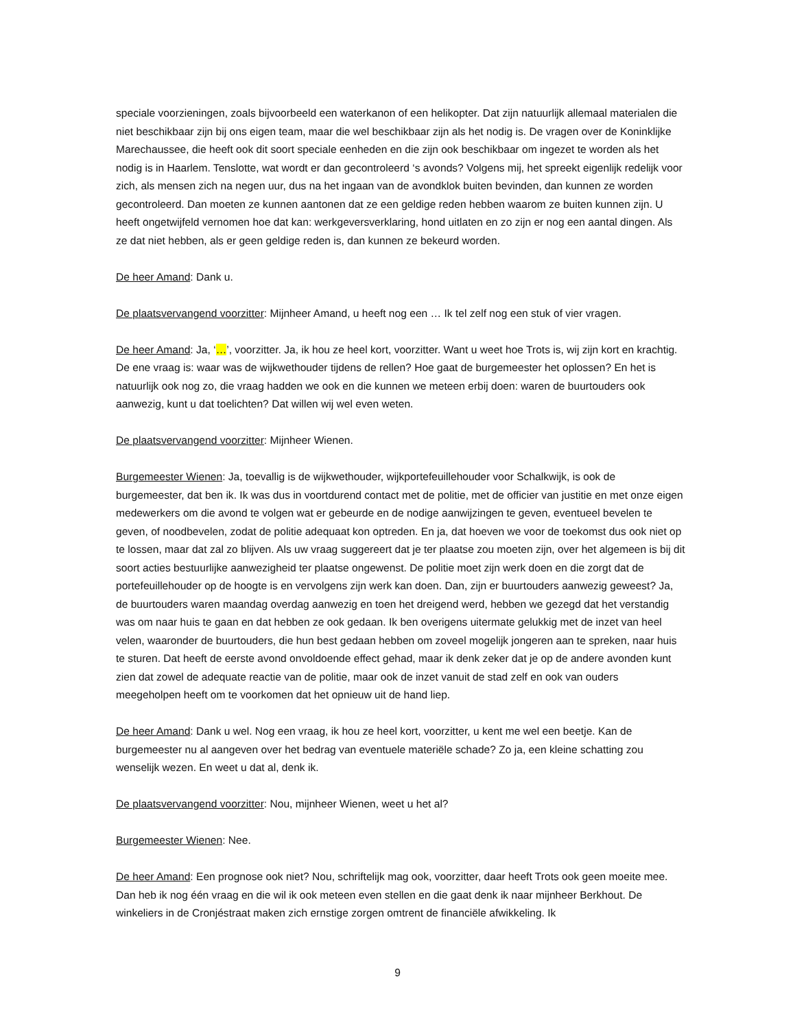speciale voorzieningen, zoals bijvoorbeeld een waterkanon of een helikopter. Dat zijn natuurlijk allemaal materialen die niet beschikbaar zijn bij ons eigen team, maar die wel beschikbaar zijn als het nodig is. De vragen over de Koninklijke Marechaussee, die heeft ook dit soort speciale eenheden en die zijn ook beschikbaar om ingezet te worden als het nodig is in Haarlem. Tenslotte, wat wordt er dan gecontroleerd ‘s avonds? Volgens mij, het spreekt eigenlijk redelijk voor zich, als mensen zich na negen uur, dus na het ingaan van de avondklok buiten bevinden, dan kunnen ze worden gecontroleerd. Dan moeten ze kunnen aantonen dat ze een geldige reden hebben waarom ze buiten kunnen zijn. U heeft ongetwijfeld vernomen hoe dat kan: werkgeversverklaring, hond uitlaten en zo zijn er nog een aantal dingen. Als ze dat niet hebben, als er geen geldige reden is, dan kunnen ze bekeurd worden.
De heer Amand: Dank u.
De plaatsvervangend voorzitter: Mijnheer Amand, u heeft nog een … Ik tel zelf nog een stuk of vier vragen.
De heer Amand: Ja, ‘…’, voorzitter. Ja, ik hou ze heel kort, voorzitter. Want u weet hoe Trots is, wij zijn kort en krachtig. De ene vraag is: waar was de wijkwethouder tijdens de rellen? Hoe gaat de burgemeester het oplossen? En het is natuurlijk ook nog zo, die vraag hadden we ook en die kunnen we meteen erbij doen: waren de buurtouders ook aanwezig, kunt u dat toelichten? Dat willen wij wel even weten.
De plaatsvervangend voorzitter: Mijnheer Wienen.
Burgemeester Wienen: Ja, toevallig is de wijkwethouder, wijkportefeuillehouder voor Schalkwijk, is ook de burgemeester, dat ben ik. Ik was dus in voortdurend contact met de politie, met de officier van justitie en met onze eigen medewerkers om die avond te volgen wat er gebeurde en de nodige aanwijzingen te geven, eventueel bevelen te geven, of noodbevelen, zodat de politie adequaat kon optreden. En ja, dat hoeven we voor de toekomst dus ook niet op te lossen, maar dat zal zo blijven. Als uw vraag suggereert dat je ter plaatse zou moeten zijn, over het algemeen is bij dit soort acties bestuurlijke aanwezigheid ter plaatse ongewenst. De politie moet zijn werk doen en die zorgt dat de portefeuillehouder op de hoogte is en vervolgens zijn werk kan doen. Dan, zijn er buurtouders aanwezig geweest? Ja, de buurtouders waren maandag overdag aanwezig en toen het dreigend werd, hebben we gezegd dat het verstandig was om naar huis te gaan en dat hebben ze ook gedaan. Ik ben overigens uitermate gelukkig met de inzet van heel velen, waaronder de buurtouders, die hun best gedaan hebben om zoveel mogelijk jongeren aan te spreken, naar huis te sturen. Dat heeft de eerste avond onvoldoende effect gehad, maar ik denk zeker dat je op de andere avonden kunt zien dat zowel de adequate reactie van de politie, maar ook de inzet vanuit de stad zelf en ook van ouders meegeholpen heeft om te voorkomen dat het opnieuw uit de hand liep.
De heer Amand: Dank u wel. Nog een vraag, ik hou ze heel kort, voorzitter, u kent me wel een beetje. Kan de burgemeester nu al aangeven over het bedrag van eventuele materiële schade? Zo ja, een kleine schatting zou wenselijk wezen. En weet u dat al, denk ik.
De plaatsvervangend voorzitter: Nou, mijnheer Wienen, weet u het al?
Burgemeester Wienen: Nee.
De heer Amand: Een prognose ook niet? Nou, schriftelijk mag ook, voorzitter, daar heeft Trots ook geen moeite mee. Dan heb ik nog één vraag en die wil ik ook meteen even stellen en die gaat denk ik naar mijnheer Berkhout. De winkeliers in de Cronjéstraat maken zich ernstige zorgen omtrent de financiële afwikkeling. Ik
9